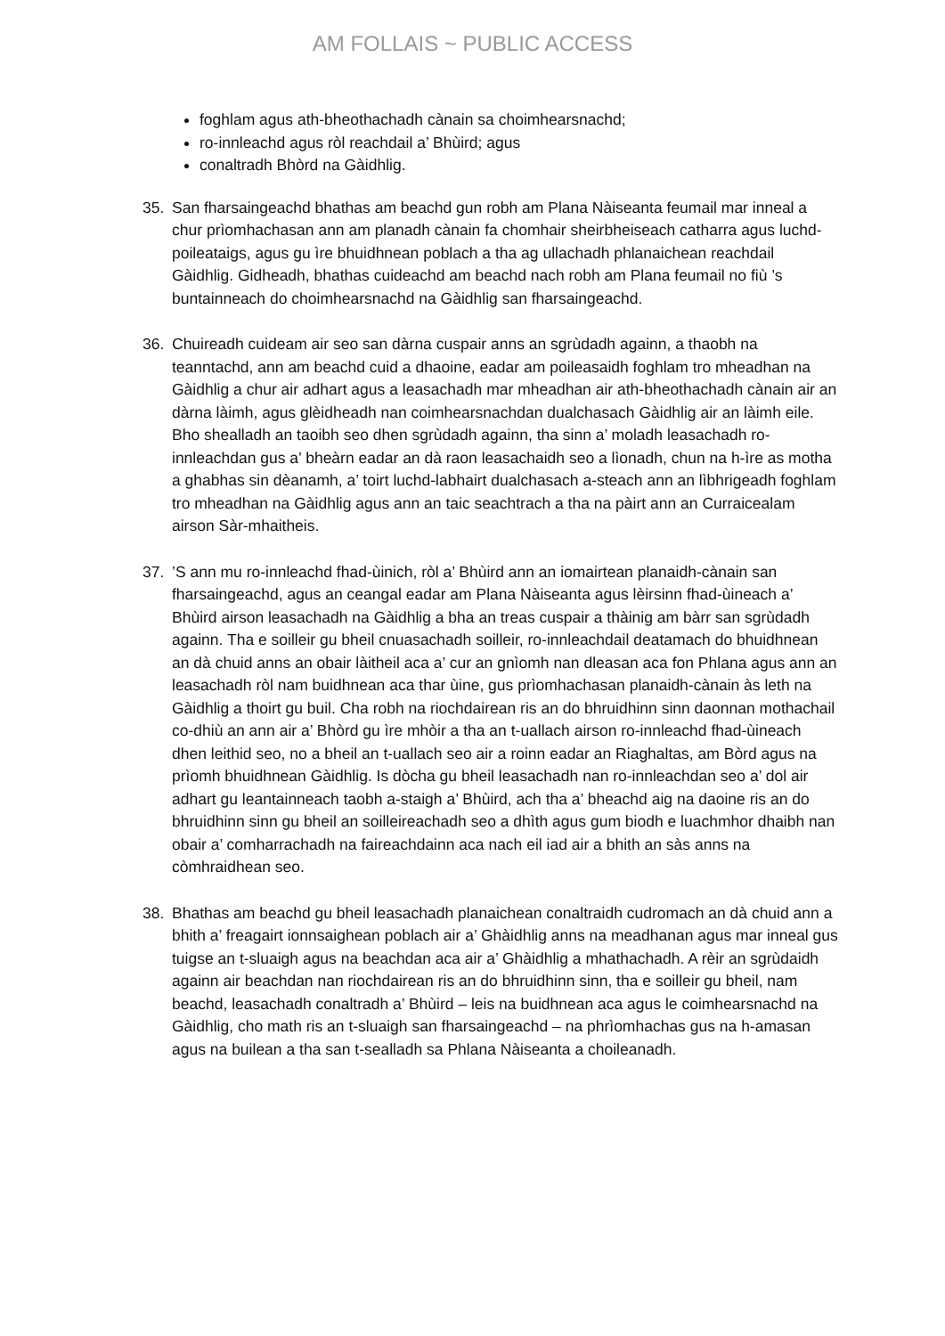AM FOLLAIS ~ PUBLIC ACCESS
foghlam agus ath-bheothachadh cànain sa choimhearsnachd;
ro-innleachd agus ròl reachdail a’ Bhùird; agus
conaltradh Bhòrd na Gàidhlig.
35. San fharsaingeachd bhathas am beachd gun robh am Plana Nàiseanta feumail mar inneal a chur prìomhachasan ann am planadh cànain fa chomhair sheirbheiseach catharra agus luchd-poileataigs, agus gu ìre bhuidhnean poblach a tha ag ullachadh phlanaichean reachdail Gàidhlig. Gidheadh, bhathas cuideachd am beachd nach robh am Plana feumail no fiù ’s buntainneach do choimhearsnachd na Gàidhlig san fharsaingeachd.
36. Chuireadh cuideam air seo san dàrna cuspair anns an sgrùdadh againn, a thaobh na teanntachd, ann am beachd cuid a dhaoine, eadar am poileasaidh foghlam tro mheadhan na Gàidhlig a chur air adhart agus a leasachadh mar mheadhan air ath-bheothachadh cànain air an dàrna làimh, agus glèidheadh nan coimhearsnachdan dualchasach Gàidhlig air an làimh eile. Bho shealladh an taoibh seo dhen sgrùdadh againn, tha sinn a’ moladh leasachadh ro-innleachdan gus a’ bheàrn eadar an dà raon leasachaidh seo a lìonadh, chun na h-ìre as motha a ghabhas sin dèanamh, a’ toirt luchd-labhairt dualchasach a-steach ann an lìbhrigeadh foghlam tro mheadhan na Gàidhlig agus ann an taic seachtrach a tha na pàirt ann an Curraicealam airson Sàr-mhaitheis.
37. ’S ann mu ro-innleachd fhad-ùinich, ròl a’ Bhùird ann an iomairtean planaidh-cànain san fharsaingeachd, agus an ceangal eadar am Plana Nàiseanta agus lèirsinn fhad-ùineach a’ Bhùird airson leasachadh na Gàidhlig a bha an treas cuspair a thàinig am bàrr san sgrùdadh againn. Tha e soilleir gu bheil cnuasachadh soilleir, ro-innleachdail deatamach do bhuidhnean an dà chuid anns an obair làitheil aca a’ cur an gnìomh nan dleasan aca fon Phlana agus ann an leasachadh ròl nam buidhnean aca thar ùine, gus prìomhachasan planaidh-cànain às leth na Gàidhlig a thoirt gu buil. Cha robh na riochdairean ris an do bhruidhinn sinn daonnan mothachail co-dhiù an ann air a’ Bhòrd gu ìre mhòir a tha an t-uallach airson ro-innleachd fhad-ùineach dhen leithid seo, no a bheil an t-uallach seo air a roinn eadar an Riaghaltas, am Bòrd agus na prìomh bhuidhnean Gàidhlig. Is dòcha gu bheil leasachadh nan ro-innleachdan seo a’ dol air adhart gu leantainneach taobh a-staigh a’ Bhùird, ach tha a’ bheachd aig na daoine ris an do bhruidhinn sinn gu bheil an soilleireachadh seo a dhìth agus gum biodh e luachmhor dhaibh nan obair a’ comharrachadh na faireachdainn aca nach eil iad air a bhith an sàs anns na còmhraidhean seo.
38. Bhathas am beachd gu bheil leasachadh planaichean conaltraidh cudromach an dà chuid ann a bhith a’ freagairt ionnsaighean poblach air a’ Ghàidhlig anns na meadhanan agus mar inneal gus tuigse an t-sluaigh agus na beachdan aca air a’ Ghàidhlig a mhathachadh. A rèir an sgrùdaidh againn air beachdan nan riochdairean ris an do bhruidhinn sinn, tha e soilleir gu bheil, nam beachd, leasachadh conaltradh a’ Bhùird – leis na buidhnean aca agus le coimhearsnachd na Gàidhlig, cho math ris an t-sluaigh san fharsaingeachd – na phrìomhachas gus na h-amasan agus na builean a tha san t-sealladh sa Phlana Nàiseanta a choileanadh.